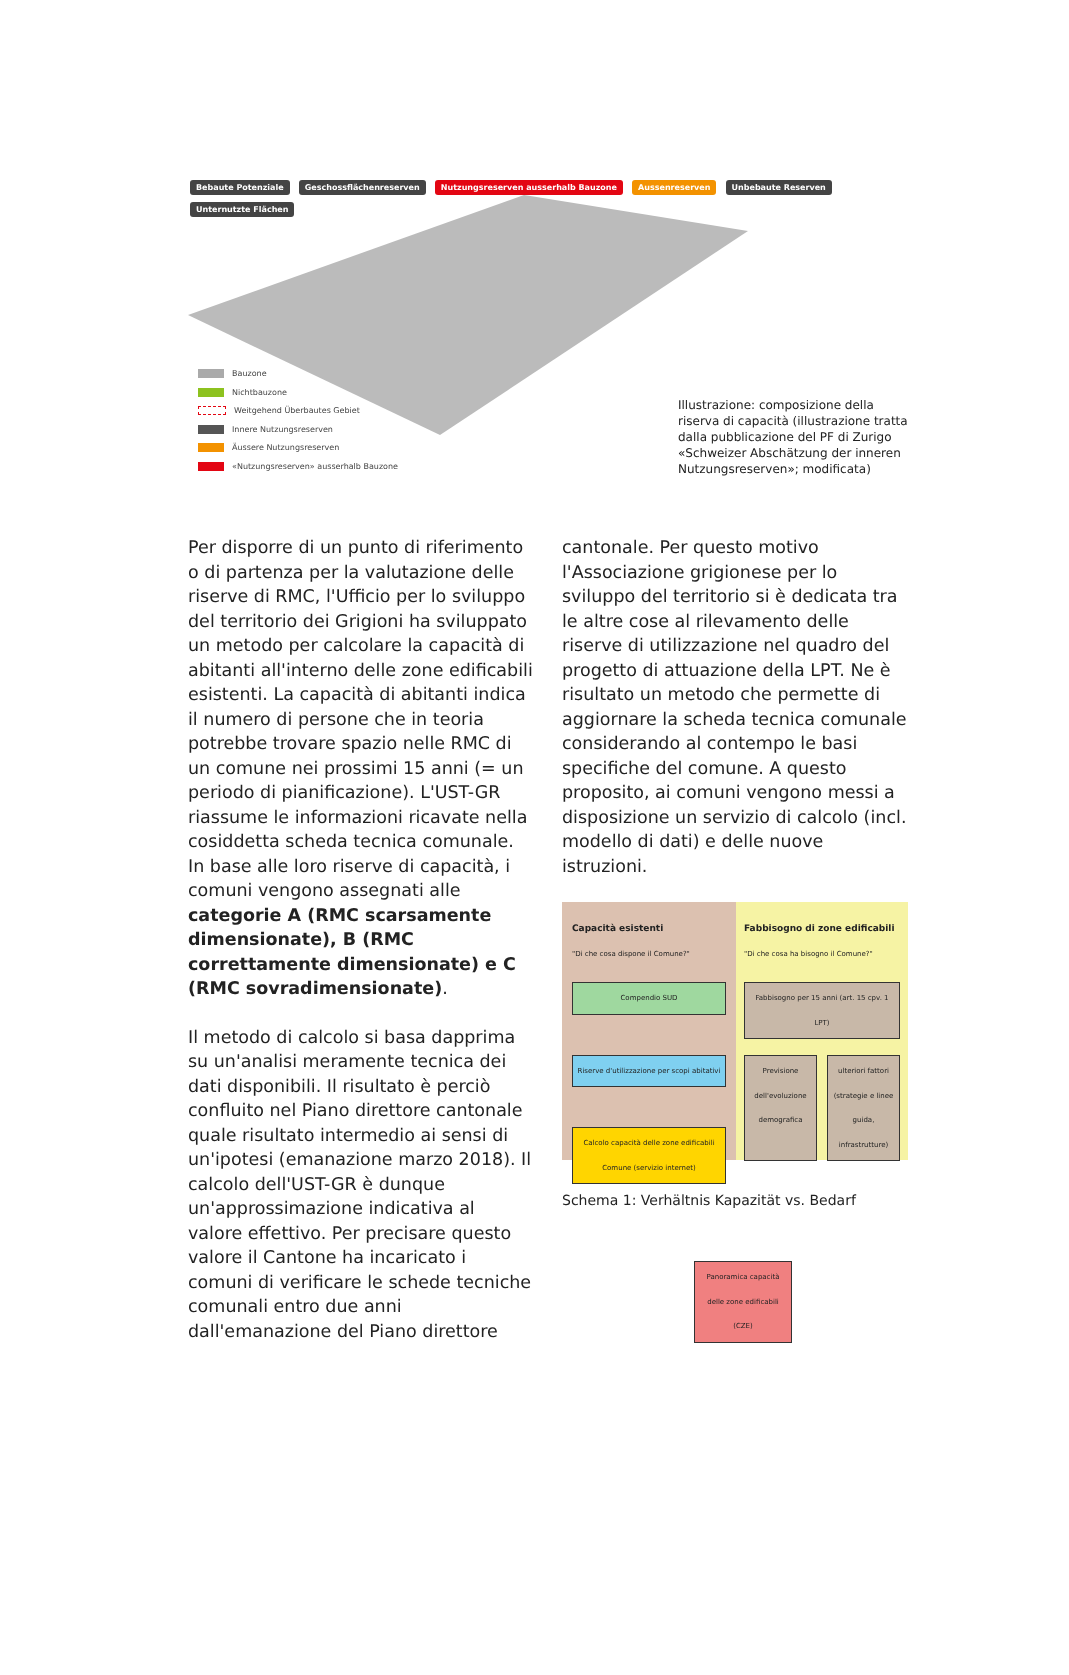Bebaute Potenziale Geschossflächenreserven Nutzungsreserven ausserhalb Bauzone Aussenreserven Unbebaute Reserven Unternutzte Flächen
Bauzone
Nichtbauzone
Weitgehend Überbautes Gebiet
Innere Nutzungsreserven
Äussere Nutzungsreserven
«Nutzungsreserven» ausserhalb Bauzone
Illustrazione: composizione della riserva di capacità (illustrazione tratta dalla pubblicazione del PF di Zurigo «Schweizer Abschätzung der inneren Nutzungsreserven»; modificata)
Per disporre di un punto di riferimento o di partenza per la valutazione delle riserve di RMC, l'Ufficio per lo sviluppo del territorio dei Grigioni ha sviluppato un metodo per calcolare la capacità di abitanti all'interno delle zone edificabili esistenti. La capacità di abitanti indica il numero di persone che in teoria potrebbe trovare spazio nelle RMC di un comune nei prossimi 15 anni (= un periodo di pianificazione). L'UST-GR riassume le informazioni ricavate nella cosiddetta scheda tecnica comunale. In base alle loro riserve di capacità, i comuni vengono assegnati alle categorie A (RMC scarsamente dimensionate), B (RMC correttamente dimensionate) e C (RMC sovradimensionate).
Il metodo di calcolo si basa dapprima su un'analisi meramente tecnica dei dati disponibili. Il risultato è perciò confluito nel Piano direttore cantonale quale risultato intermedio ai sensi di un'ipotesi (emanazione marzo 2018). Il calcolo dell'UST-GR è dunque un'approssimazione indicativa al valore effettivo. Per precisare questo valore il Cantone ha incaricato i comuni di verificare le schede tecniche comunali entro due anni dall'emanazione del Piano direttore
cantonale. Per questo motivo l'Associazione grigionese per lo sviluppo del territorio si è dedicata tra le altre cose al rilevamento delle riserve di utilizzazione nel quadro del progetto di attuazione della LPT. Ne è risultato un metodo che permette di aggiornare la scheda tecnica comunale considerando al contempo le basi specifiche del comune. A questo proposito, ai comuni vengono messi a disposizione un servizio di calcolo (incl. modello di dati) e delle nuove istruzioni.
Capacità esistenti
"Di che cosa dispone il Comune?"
Compendio SUD
Riserve d'utilizzazione per scopi abitativi
Calcolo capacità delle zone edificabili Comune (servizio internet)
Fabbisogno di zone edificabili
"Di che cosa ha bisogno il Comune?"
Fabbisogno per 15 anni (art. 15 cpv. 1 LPT)
Previsione dell'evoluzione demografica
ulteriori fattori (strategie e linee guida, infrastrutture)
Panoramica capacità delle zone edificabili (CZE)
Schema 1: Verhältnis Kapazität vs. Bedarf